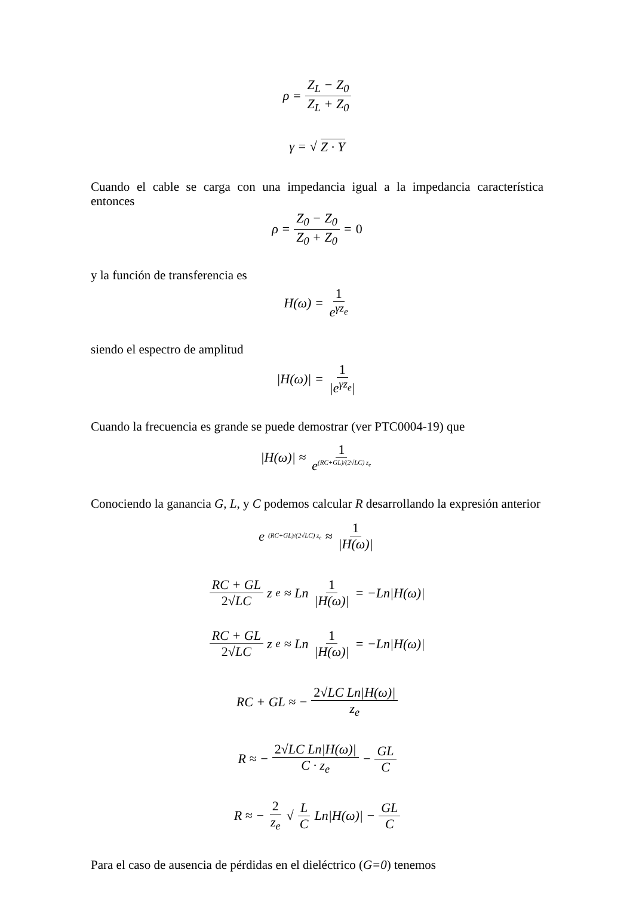ρ = Z<sub>L</sub> − Z<sub>0</sub> Z<sub>L</sub> + Z<sub>0</sub>
γ = √ Z · Y
Cuando el cable se carga con una impedancia igual a la impedancia característica entonces
ρ = Z<sub>0</sub> − Z<sub>0</sub> Z<sub>0</sub> + Z<sub>0</sub> = 0
y la función de transferencia es
H(ω) = 1 e<sup>γz<sub>e</sub></sup>
siendo el espectro de amplitud
|H(ω)| = 1 |e<sup>γz<sub>e</sub></sup>|
Cuando la frecuencia es grande se puede demostrar (ver PTC0004-19) que
|H(ω)| ≈ 1 e<sup>(RC+GL)/(2√LC) z<sub>e</sub></sup>
Conociendo la ganancia G, L, y C podemos calcular R desarrollando la expresión anterior
e<sup>(RC+GL)/(2√LC) z<sub>e</sub></sup> ≈ 1 |H(ω)|
RC + GL 2√LC z<sub>e</sub> ≈ Ln 1 |H(ω)| = −Ln|H(ω)|
RC + GL 2√LC z<sub>e</sub> ≈ Ln 1 |H(ω)| = −Ln|H(ω)|
RC + GL ≈ − 2√LC Ln|H(ω)| z<sub>e</sub>
R ≈ − 2√LC Ln|H(ω)| C · z<sub>e</sub> − GL C
R ≈ − 2 z<sub>e</sub> √ L C Ln|H(ω)| − GL C
Para el caso de ausencia de pérdidas en el dieléctrico (G=0) tenemos